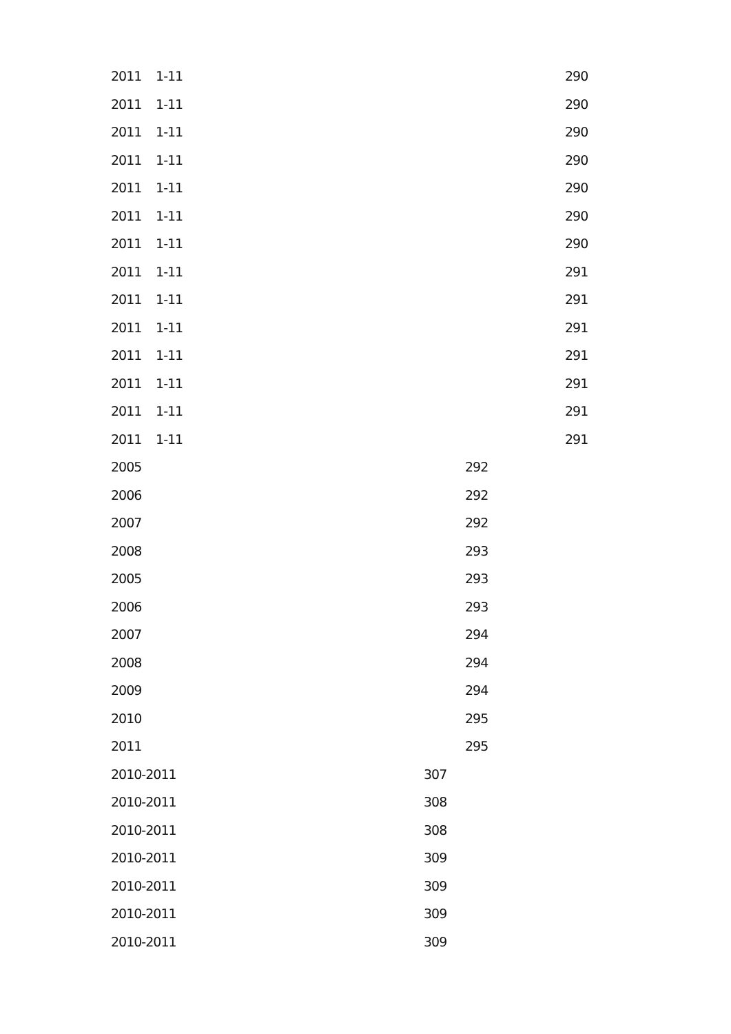2011 1-11 290
2011 1-11 290
2011 1-11 290
2011 1-11 290
2011 1-11 290
2011 1-11 290
2011 1-11 290
2011 1-11 291
2011 1-11 291
2011 1-11 291
2011 1-11 291
2011 1-11 291
2011 1-11 291
2011 1-11 291
2005 292
2006 292
2007 292
2008 293
2005 293
2006 293
2007 294
2008 294
2009 294
2010 295
2011 295
2010-2011 307
2010-2011 308
2010-2011 308
2010-2011 309
2010-2011 309
2010-2011 309
2010-2011 309